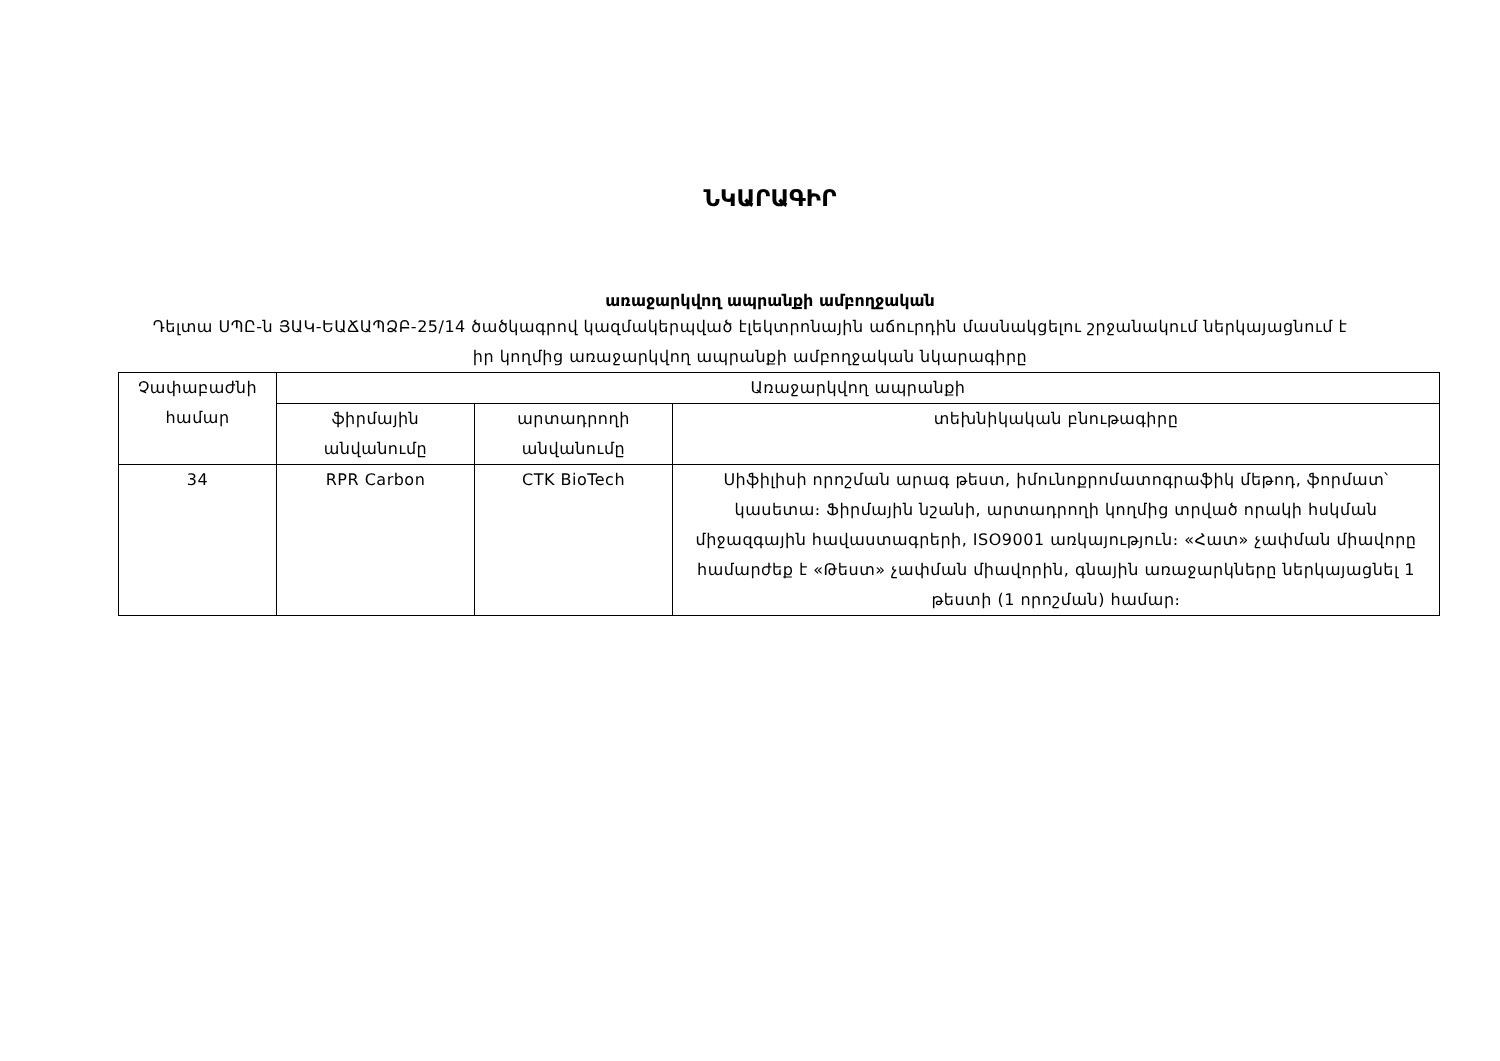ՆԿԱՐԱԳԻՐ
առաջարկվող ապրանքի ամբողջական
Դելտա ՍՊԸ-ն ՅԱԿ-ԵԱՃԱՊՁԲ-25/14 ծածկագրով կազմակերպված էլեկտրոնային աճուրդին մասնակցելու շրջանակում ներկայացնում է իր կողմից առաջարկվող ապրանքի ամբողջական նկարագիրը
| Չափաբաժնի համար | Առաջարկվող ապրանքի | | |
| --- | --- | --- | --- |
| | ֆիրմային անվանումը | արտադրողի անվանումը | տեխնիկական բնութագիրը |
| 34 | RPR Carbon | CTK BioTech | Սիֆիլիսի որոշման արագ թեստ, իմունոքրոմատոգրաֆիկ մեթոդ, ֆորմատ՝ կասետա։ Ֆիրմային նշանի, արտադրողի կողմից տրված որակի հսկման միջազգային հավաստագրերի, ISO9001 առկայություն։ «Հատ» չափման միավորը համարժեք է «Թեստ» չափման միավորին, գնային առաջարկները ներկայացնել 1 թեստի (1 որոշման) համար։ |